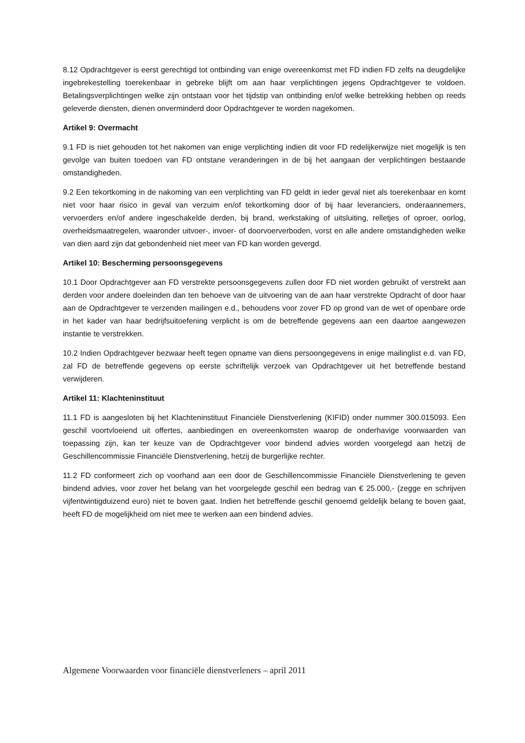8.12 Opdrachtgever is eerst gerechtigd tot ontbinding van enige overeenkomst met FD indien FD zelfs na deugdelijke ingebrekestelling toerekenbaar in gebreke blijft om aan haar verplichtingen jegens Opdrachtgever te voldoen. Betalingsverplichtingen welke zijn ontstaan voor het tijdstip van ontbinding en/of welke betrekking hebben op reeds geleverde diensten, dienen onverminderd door Opdrachtgever te worden nagekomen.
Artikel 9: Overmacht
9.1 FD is niet gehouden tot het nakomen van enige verplichting indien dit voor FD redelijkerwijze niet mogelijk is ten gevolge van buiten toedoen van FD ontstane veranderingen in de bij het aangaan der verplichtingen bestaande omstandigheden.
9.2 Een tekortkoming in de nakoming van een verplichting van FD geldt in ieder geval niet als toerekenbaar en komt niet voor haar risico in geval van verzuim en/of tekortkoming door of bij haar leveranciers, onderaannemers, vervoerders en/of andere ingeschakelde derden, bij brand, werkstaking of uitsluiting, relletjes of oproer, oorlog, overheidsmaatregelen, waaronder uitvoer-, invoer- of doorvoerverboden, vorst en alle andere omstandigheden welke van dien aard zijn dat gebondenheid niet meer van FD kan worden gevergd.
Artikel 10: Bescherming persoonsgegevens
10.1 Door Opdrachtgever aan FD verstrekte persoonsgegevens zullen door FD niet worden gebruikt of verstrekt aan derden voor andere doeleinden dan ten behoeve van de uitvoering van de aan haar verstrekte Opdracht of door haar aan de Opdrachtgever te verzenden mailingen e.d., behoudens voor zover FD op grond van de wet of openbare orde in het kader van haar bedrijfsuitoefening verplicht is om de betreffende gegevens aan een daartoe aangewezen instantie te verstrekken.
10.2 Indien Opdrachtgever bezwaar heeft tegen opname van diens persoongegevens in enige mailinglist e.d. van FD, zal FD de betreffende gegevens op eerste schriftelijk verzoek van Opdrachtgever uit het betreffende bestand verwijderen.
Artikel 11: Klachteninstituut
11.1 FD is aangesloten bij het Klachteninstituut Financiële Dienstverlening (KIFID) onder nummer 300.015093. Een geschil voortvloeiend uit offertes, aanbiedingen en overeenkomsten waarop de onderhavige voorwaarden van toepassing zijn, kan ter keuze van de Opdrachtgever voor bindend advies worden voorgelegd aan hetzij de Geschillencommissie Financiële Dienstverlening, hetzij de burgerlijke rechter.
11.2 FD conformeert zich op voorhand aan een door de Geschillencommissie Financiële Dienstverlening te geven bindend advies, voor zover het belang van het voorgelegde geschil een bedrag van € 25.000,- (zegge en schrijven vijfentwintigduizend euro) niet te boven gaat. Indien het betreffende geschil genoemd geldelijk belang te boven gaat, heeft FD de mogelijkheid om niet mee te werken aan een bindend advies.
Algemene Voorwaarden voor financiële dienstverleners – april 2011